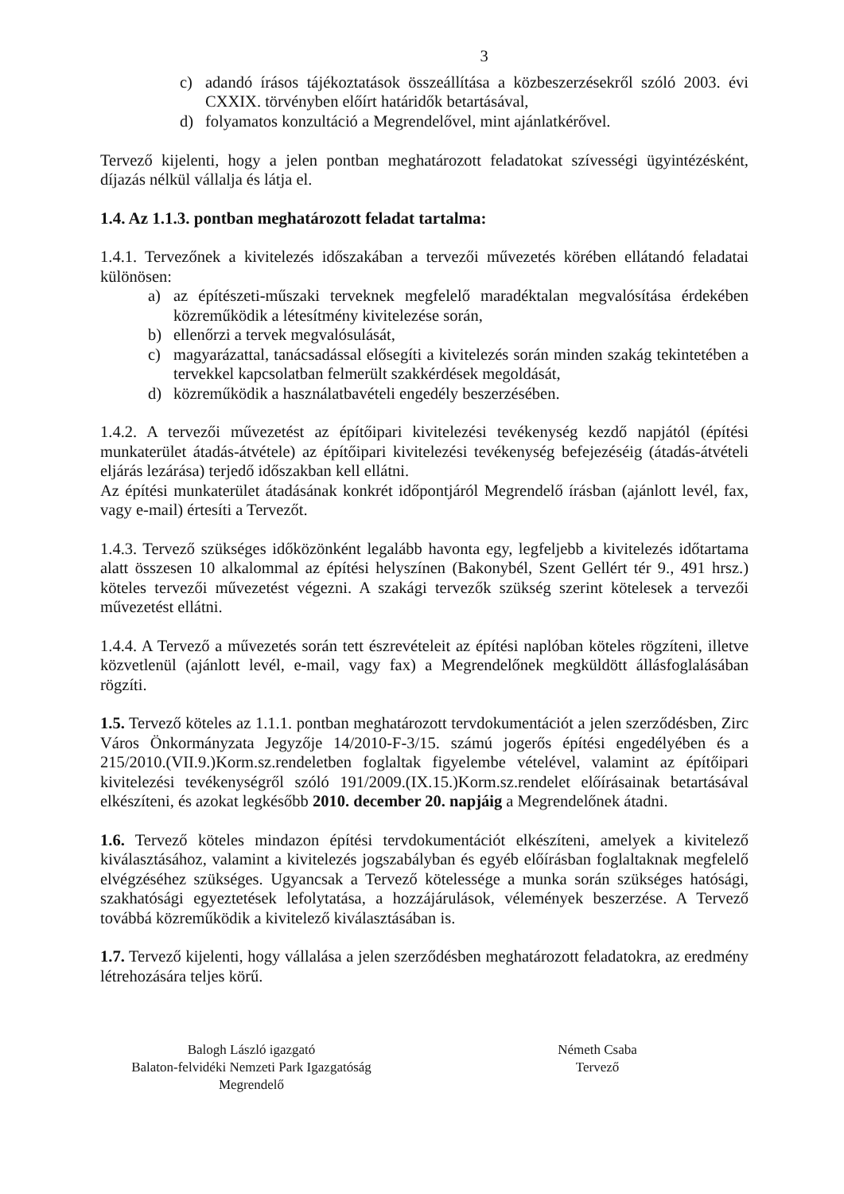3
c) adandó írásos tájékoztatások összeállítása a közbeszerzésekről szóló 2003. évi CXXIX. törvényben előírt határidők betartásával,
d) folyamatos konzultáció a Megrendelővel, mint ajánlatkérővel.
Tervező kijelenti, hogy a jelen pontban meghatározott feladatokat szívességi ügyintézésként, díjazás nélkül vállalja és látja el.
1.4. Az 1.1.3. pontban meghatározott feladat tartalma:
1.4.1. Tervezőnek a kivitelezés időszakában a tervezői művezetés körében ellátandó feladatai különösen:
a) az építészeti-műszaki terveknek megfelelő maradéktalan megvalósítása érdekében közreműködik a létesítmény kivitelezése során,
b) ellenőrzi a tervek megvalósulását,
c) magyarázattal, tanácsadással elősegíti a kivitelezés során minden szakág tekintetében a tervekkel kapcsolatban felmerült szakkérdések megoldását,
d) közreműködik a használatbavételi engedély beszerzésében.
1.4.2. A tervezői művezetést az építőipari kivitelezési tevékenység kezdő napjától (építési munkaterület átadás-átvétele) az építőipari kivitelezési tevékenység befejezéséig (átadás-átvételi eljárás lezárása) terjedő időszakban kell ellátni.
Az építési munkaterület átadásának konkrét időpontjáról Megrendelő írásban (ajánlott levél, fax, vagy e-mail) értesíti a Tervezőt.
1.4.3. Tervező szükséges időközönként legalább havonta egy, legfeljebb a kivitelezés időtartama alatt összesen 10 alkalommal az építési helyszínen (Bakonybél, Szent Gellért tér 9., 491 hrsz.) köteles tervezői művezetést végezni. A szakági tervezők szükség szerint kötelesek a tervezői művezetést ellátni.
1.4.4. A Tervező a művezetés során tett észrevételeit az építési naplóban köteles rögzíteni, illetve közvetlenül (ajánlott levél, e-mail, vagy fax) a Megrendelőnek megküldött állásfoglalásában rögzíti.
1.5. Tervező köteles az 1.1.1. pontban meghatározott tervdokumentációt a jelen szerződésben, Zirc Város Önkormányzata Jegyzője 14/2010-F-3/15. számú jogerős építési engedélyében és a 215/2010.(VII.9.)Korm.sz.rendeletben foglaltak figyelembe vételével, valamint az építőipari kivitelezési tevékenységről szóló 191/2009.(IX.15.)Korm.sz.rendelet előírásainak betartásával elkészíteni, és azokat legkésőbb 2010. december 20. napjáig a Megrendelőnek átadni.
1.6. Tervező köteles mindazon építési tervdokumentációt elkészíteni, amelyek a kivitelező kiválasztásához, valamint a kivitelezés jogszabályban és egyéb előírásban foglaltaknak megfelelő elvégzéséhez szükséges. Ugyancsak a Tervező kötelessége a munka során szükséges hatósági, szakhatósági egyeztetések lefolytatása, a hozzájárulások, vélemények beszerzése. A Tervező továbbá közreműködik a kivitelező kiválasztásában is.
1.7. Tervező kijelenti, hogy vállalása a jelen szerződésben meghatározott feladatokra, az eredmény létrehozására teljes körű.
Balogh László igazgató
Balaton-felvidéki Nemzeti Park Igazgatóság
Megrendelő
Németh Csaba
Tervező